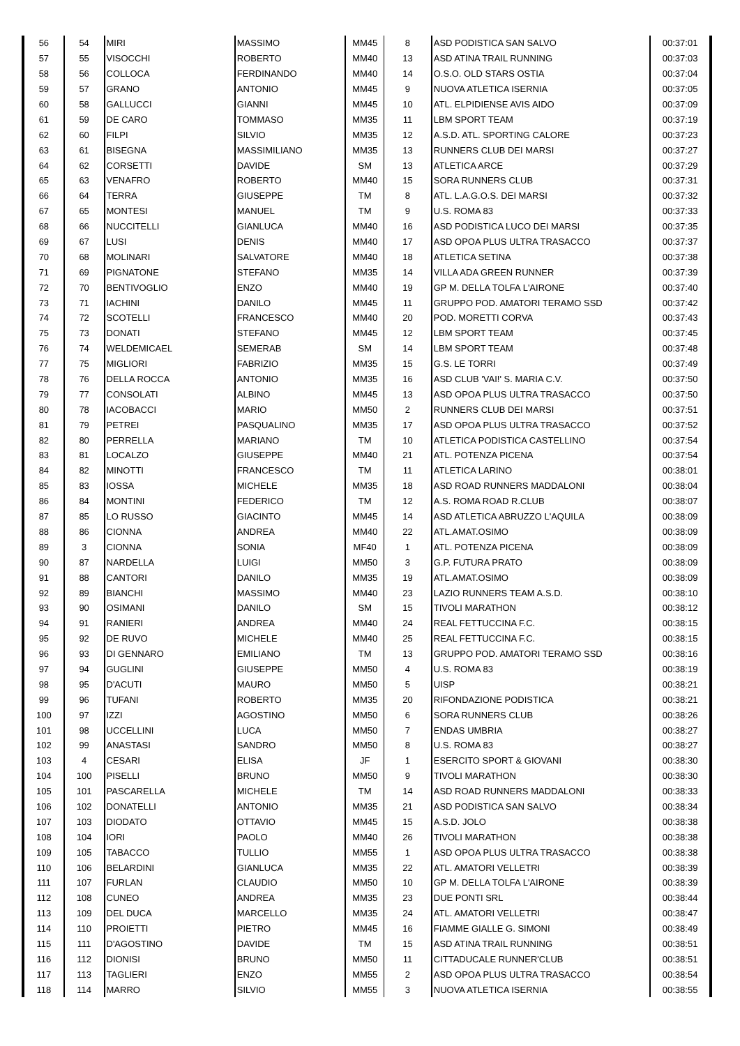| 56 | 54 | MIRI | MASSIMO | MM45 | 8 | ASD PODISTICA SAN SALVO | 00:37:01 |
| 57 | 55 | VISOCCHI | ROBERTO | MM40 | 13 | ASD ATINA TRAIL RUNNING | 00:37:03 |
| 58 | 56 | COLLOCA | FERDINANDO | MM40 | 14 | O.S.O. OLD STARS OSTIA | 00:37:04 |
| 59 | 57 | GRANO | ANTONIO | MM45 | 9 | NUOVA ATLETICA ISERNIA | 00:37:05 |
| 60 | 58 | GALLUCCI | GIANNI | MM45 | 10 | ATL. ELPIDIENSE AVIS AIDO | 00:37:09 |
| 61 | 59 | DE CARO | TOMMASO | MM35 | 11 | LBM SPORT TEAM | 00:37:19 |
| 62 | 60 | FILPI | SILVIO | MM35 | 12 | A.S.D. ATL. SPORTING CALORE | 00:37:23 |
| 63 | 61 | BISEGNA | MASSIMILIANO | MM35 | 13 | RUNNERS CLUB DEI MARSI | 00:37:27 |
| 64 | 62 | CORSETTI | DAVIDE | SM | 13 | ATLETICA ARCE | 00:37:29 |
| 65 | 63 | VENAFRO | ROBERTO | MM40 | 15 | SORA RUNNERS CLUB | 00:37:31 |
| 66 | 64 | TERRA | GIUSEPPE | TM | 8 | ATL. L.A.G.O.S. DEI MARSI | 00:37:32 |
| 67 | 65 | MONTESI | MANUEL | TM | 9 | U.S. ROMA 83 | 00:37:33 |
| 68 | 66 | NUCCITELLI | GIANLUCA | MM40 | 16 | ASD PODISTICA LUCO DEI MARSI | 00:37:35 |
| 69 | 67 | LUSI | DENIS | MM40 | 17 | ASD OPOA PLUS ULTRA TRASACCO | 00:37:37 |
| 70 | 68 | MOLINARI | SALVATORE | MM40 | 18 | ATLETICA SETINA | 00:37:38 |
| 71 | 69 | PIGNATONE | STEFANO | MM35 | 14 | VILLA ADA GREEN RUNNER | 00:37:39 |
| 72 | 70 | BENTIVOGLIO | ENZO | MM40 | 19 | GP M. DELLA TOLFA L'AIRONE | 00:37:40 |
| 73 | 71 | IACHINI | DANILO | MM45 | 11 | GRUPPO POD. AMATORI TERAMO SSD | 00:37:42 |
| 74 | 72 | SCOTELLI | FRANCESCO | MM40 | 20 | POD. MORETTI CORVA | 00:37:43 |
| 75 | 73 | DONATI | STEFANO | MM45 | 12 | LBM SPORT TEAM | 00:37:45 |
| 76 | 74 | WELDEMICAEL | SEMERAB | SM | 14 | LBM SPORT TEAM | 00:37:48 |
| 77 | 75 | MIGLIORI | FABRIZIO | MM35 | 15 | G.S. LE TORRI | 00:37:49 |
| 78 | 76 | DELLA ROCCA | ANTONIO | MM35 | 16 | ASD CLUB 'VAI!' S. MARIA C.V. | 00:37:50 |
| 79 | 77 | CONSOLATI | ALBINO | MM45 | 13 | ASD OPOA PLUS ULTRA TRASACCO | 00:37:50 |
| 80 | 78 | IACOBACCI | MARIO | MM50 | 2 | RUNNERS CLUB DEI MARSI | 00:37:51 |
| 81 | 79 | PETREI | PASQUALINO | MM35 | 17 | ASD OPOA PLUS ULTRA TRASACCO | 00:37:52 |
| 82 | 80 | PERRELLA | MARIANO | TM | 10 | ATLETICA PODISTICA CASTELLINO | 00:37:54 |
| 83 | 81 | LOCALZO | GIUSEPPE | MM40 | 21 | ATL. POTENZA PICENA | 00:37:54 |
| 84 | 82 | MINOTTI | FRANCESCO | TM | 11 | ATLETICA LARINO | 00:38:01 |
| 85 | 83 | IOSSA | MICHELE | MM35 | 18 | ASD ROAD RUNNERS MADDALONI | 00:38:04 |
| 86 | 84 | MONTINI | FEDERICO | TM | 12 | A.S. ROMA ROAD R.CLUB | 00:38:07 |
| 87 | 85 | LO RUSSO | GIACINTO | MM45 | 14 | ASD ATLETICA ABRUZZO L'AQUILA | 00:38:09 |
| 88 | 86 | CIONNA | ANDREA | MM40 | 22 | ATL.AMAT.OSIMO | 00:38:09 |
| 89 | 3 | CIONNA | SONIA | MF40 | 1 | ATL. POTENZA PICENA | 00:38:09 |
| 90 | 87 | NARDELLA | LUIGI | MM50 | 3 | G.P. FUTURA PRATO | 00:38:09 |
| 91 | 88 | CANTORI | DANILO | MM35 | 19 | ATL.AMAT.OSIMO | 00:38:09 |
| 92 | 89 | BIANCHI | MASSIMO | MM40 | 23 | LAZIO RUNNERS TEAM A.S.D. | 00:38:10 |
| 93 | 90 | OSIMANI | DANILO | SM | 15 | TIVOLI MARATHON | 00:38:12 |
| 94 | 91 | RANIERI | ANDREA | MM40 | 24 | REAL FETTUCCINA F.C. | 00:38:15 |
| 95 | 92 | DE RUVO | MICHELE | MM40 | 25 | REAL FETTUCCINA F.C. | 00:38:15 |
| 96 | 93 | DI GENNARO | EMILIANO | TM | 13 | GRUPPO POD. AMATORI TERAMO SSD | 00:38:16 |
| 97 | 94 | GUGLINI | GIUSEPPE | MM50 | 4 | U.S. ROMA 83 | 00:38:19 |
| 98 | 95 | D'ACUTI | MAURO | MM50 | 5 | UISP | 00:38:21 |
| 99 | 96 | TUFANI | ROBERTO | MM35 | 20 | RIFONDAZIONE PODISTICA | 00:38:21 |
| 100 | 97 | IZZI | AGOSTINO | MM50 | 6 | SORA RUNNERS CLUB | 00:38:26 |
| 101 | 98 | UCCELLINI | LUCA | MM50 | 7 | ENDAS UMBRIA | 00:38:27 |
| 102 | 99 | ANASTASI | SANDRO | MM50 | 8 | U.S. ROMA 83 | 00:38:27 |
| 103 | 4 | CESARI | ELISA | JF | 1 | ESERCITO SPORT & GIOVANI | 00:38:30 |
| 104 | 100 | PISELLI | BRUNO | MM50 | 9 | TIVOLI MARATHON | 00:38:30 |
| 105 | 101 | PASCARELLA | MICHELE | TM | 14 | ASD ROAD RUNNERS MADDALONI | 00:38:33 |
| 106 | 102 | DONATELLI | ANTONIO | MM35 | 21 | ASD PODISTICA SAN SALVO | 00:38:34 |
| 107 | 103 | DIODATO | OTTAVIO | MM45 | 15 | A.S.D. JOLO | 00:38:38 |
| 108 | 104 | IORI | PAOLO | MM40 | 26 | TIVOLI MARATHON | 00:38:38 |
| 109 | 105 | TABACCO | TULLIO | MM55 | 1 | ASD OPOA PLUS ULTRA TRASACCO | 00:38:38 |
| 110 | 106 | BELARDINI | GIANLUCA | MM35 | 22 | ATL. AMATORI VELLETRI | 00:38:39 |
| 111 | 107 | FURLAN | CLAUDIO | MM50 | 10 | GP M. DELLA TOLFA L'AIRONE | 00:38:39 |
| 112 | 108 | CUNEO | ANDREA | MM35 | 23 | DUE PONTI SRL | 00:38:44 |
| 113 | 109 | DEL DUCA | MARCELLO | MM35 | 24 | ATL. AMATORI VELLETRI | 00:38:47 |
| 114 | 110 | PROIETTI | PIETRO | MM45 | 16 | FIAMME GIALLE G. SIMONI | 00:38:49 |
| 115 | 111 | D'AGOSTINO | DAVIDE | TM | 15 | ASD ATINA TRAIL RUNNING | 00:38:51 |
| 116 | 112 | DIONISI | BRUNO | MM50 | 11 | CITTADUCALE RUNNER'CLUB | 00:38:51 |
| 117 | 113 | TAGLIERI | ENZO | MM55 | 2 | ASD OPOA PLUS ULTRA TRASACCO | 00:38:54 |
| 118 | 114 | MARRO | SILVIO | MM55 | 3 | NUOVA ATLETICA ISERNIA | 00:38:55 |